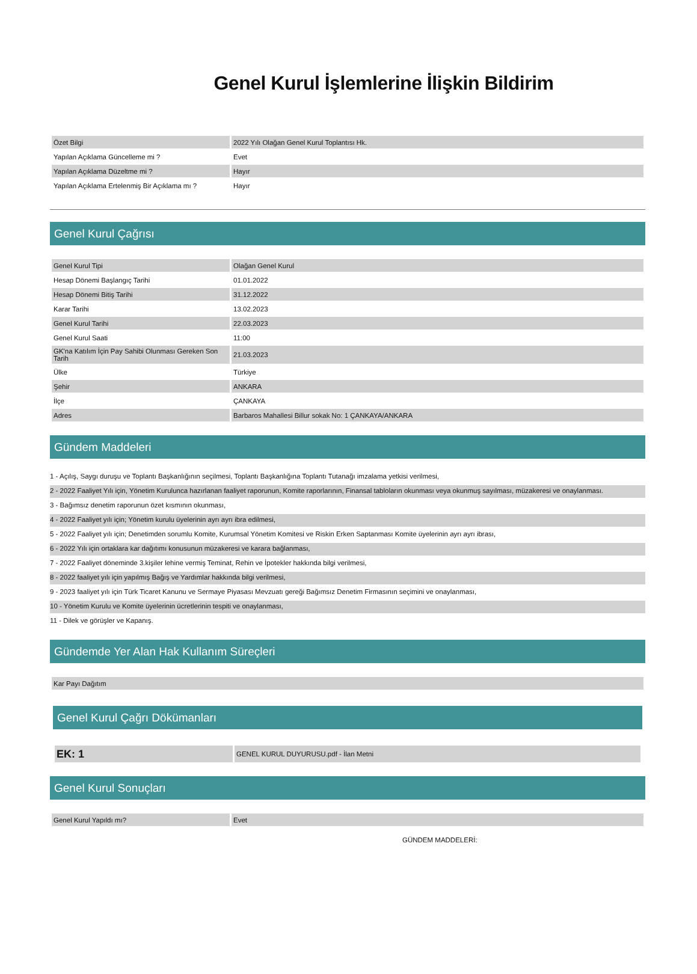Genel Kurul İşlemlerine İlişkin Bildirim
| Özet Bilgi | 2022 Yılı Olağan Genel Kurul Toplantısı Hk. |
| Yapılan Açıklama Güncelleme mi ? | Evet |
| Yapılan Açıklama Düzeltme mi ? | Hayır |
| Yapılan Açıklama Ertelenmiş Bir Açıklama mı ? | Hayır |
Genel Kurul Çağrısı
| Genel Kurul Tipi | Olağan Genel Kurul |
| Hesap Dönemi Başlangıç Tarihi | 01.01.2022 |
| Hesap Dönemi Bitiş Tarihi | 31.12.2022 |
| Karar Tarihi | 13.02.2023 |
| Genel Kurul Tarihi | 22.03.2023 |
| Genel Kurul Saati | 11:00 |
| GK'na Katılım İçin Pay Sahibi Olunması Gereken Son Tarih | 21.03.2023 |
| Ülke | Türkiye |
| Şehir | ANKARA |
| İlçe | ÇANKAYA |
| Adres | Barbaros Mahallesi Billur sokak No: 1 ÇANKAYA/ANKARA |
Gündem Maddeleri
1 - Açılış, Saygı duruşu ve Toplantı Başkanlığının seçilmesi, Toplantı Başkanlığına Toplantı Tutanağı imzalama yetkisi verilmesi,
2 - 2022 Faaliyet Yılı için, Yönetim Kurulunca hazırlanan faaliyet raporunun, Komite raporlarının, Finansal tabloların okunması veya okunmuş sayılması, müzakeresi ve onaylanması.
3 - Bağımsız denetim raporunun özet kısmının okunması,
4 - 2022 Faaliyet yılı için; Yönetim kurulu üyelerinin ayrı ayrı ibra edilmesi,
5 - 2022 Faaliyet yılı için; Denetimden sorumlu Komite, Kurumsal Yönetim Komitesi ve Riskin Erken Saptanması Komite üyelerinin ayrı ayrı ibrası,
6 - 2022 Yılı için ortaklara kar dağıtımı konusunun müzakeresi ve karara bağlanması,
7 - 2022 Faaliyet döneminde 3.kişiler lehine vermiş Teminat, Rehin ve İpotekler hakkında bilgi verilmesi,
8 - 2022 faaliyet yılı için yapılmış Bağış ve Yardımlar hakkında bilgi verilmesi,
9 - 2023 faaliyet yılı için Türk Ticaret Kanunu ve Sermaye Piyasası Mevzuatı gereği Bağımsız Denetim Firmasının seçimini ve onaylanması,
10 - Yönetim Kurulu ve Komite üyelerinin ücretlerinin tespiti ve onaylanması,
11 - Dilek ve görüşler ve Kapanış.
Gündemde Yer Alan Hak Kullanım Süreçleri
| Kar Payı Dağıtım |
Genel Kurul Çağrı Dökümanları
| EK: 1 | GENEL KURUL DUYURUSU.pdf - İlan Metni |
Genel Kurul Sonuçları
| Genel Kurul Yapıldı mı? | Evet |
GÜNDEM MADDELERİ: